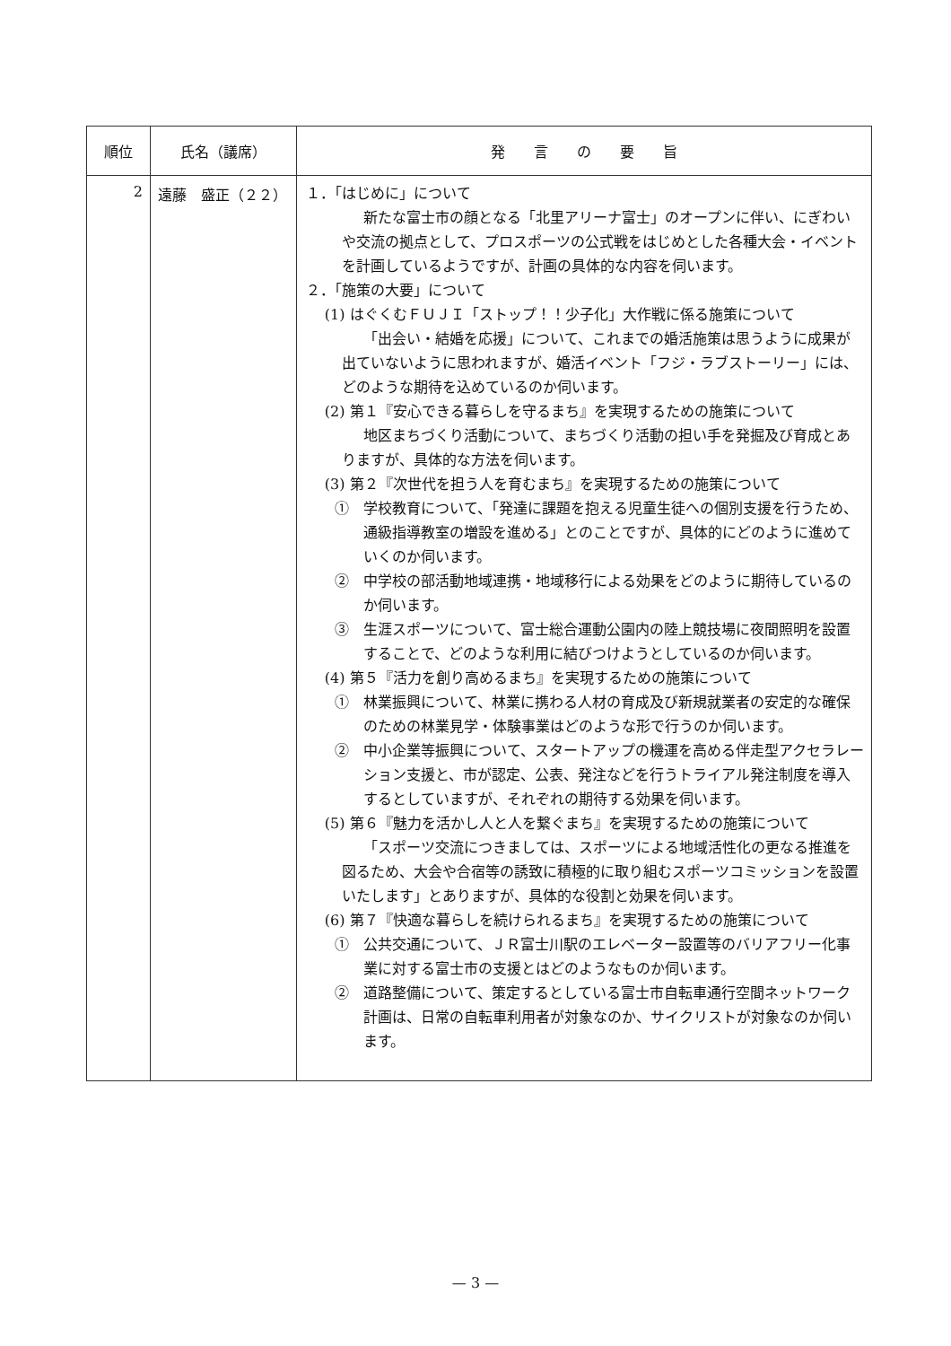| 順位 | 氏名（議席） | 発 言 の 要 旨 |
| --- | --- | --- |
| 2 | 遠藤 盛正（２２） | １．「はじめに」について 新たな富士市の顔となる「北里アリーナ富士」のオープンに伴い、にぎわいや交流の拠点として、プロスポーツの公式戦をはじめとした各種大会・イベントを計画しているようですが、計画の具体的な内容を伺います。 ２．「施策の大要」について (1) はぐくむＦＵＪＩ「ストップ！！少子化」大作戦に係る施策について 「出会い・結婚を応援」について、これまでの婚活施策は思うように成果が出ていないように思われますが、婚活イベント「フジ・ラブストーリー」には、どのような期待を込めているのか伺います。 (2) 第１『安心できる暮らしを守るまち』を実現するための施策について 地区まちづくり活動について、まちづくり活動の担い手を発掘及び育成とありますが、具体的な方法を伺います。 (3) 第２『次世代を担う人を育むまち』を実現するための施策について ① 学校教育について、「発達に課題を抱える児童生徒への個別支援を行うため、通級指導教室の増設を進める」とのことですが、具体的にどのように進めていくのか伺います。 ② 中学校の部活動地域連携・地域移行による効果をどのように期待しているのか伺います。 ③ 生涯スポーツについて、富士総合運動公園内の陸上競技場に夜間照明を設置することで、どのような利用に結びつけようとしているのか伺います。 (4) 第５『活力を創り高めるまち』を実現するための施策について ① 林業振興について、林業に携わる人材の育成及び新規就業者の安定的な確保のための林業見学・体験事業はどのような形で行うのか伺います。 ② 中小企業等振興について、スタートアップの機運を高める伴走型アクセラレーション支援と、市が認定、公表、発注などを行うトライアル発注制度を導入するとしていますが、それぞれの期待する効果を伺います。 (5) 第６『魅力を活かし人と人を繋ぐまち』を実現するための施策について 「スポーツ交流につきましては、スポーツによる地域活性化の更なる推進を図るため、大会や合宿等の誘致に積極的に取り組むスポーツコミッションを設置いたします」とありますが、具体的な役割と効果を伺います。 (6) 第７『快適な暮らしを続けられるまち』を実現するための施策について ① 公共交通について、ＪＲ富士川駅のエレベーター設置等のバリアフリー化事業に対する富士市の支援とはどのようなものか伺います。 ② 道路整備について、策定するとしている富士市自転車通行空間ネットワーク計画は、日常の自転車利用者が対象なのか、サイクリストが対象なのか伺います。 |
— 3 —